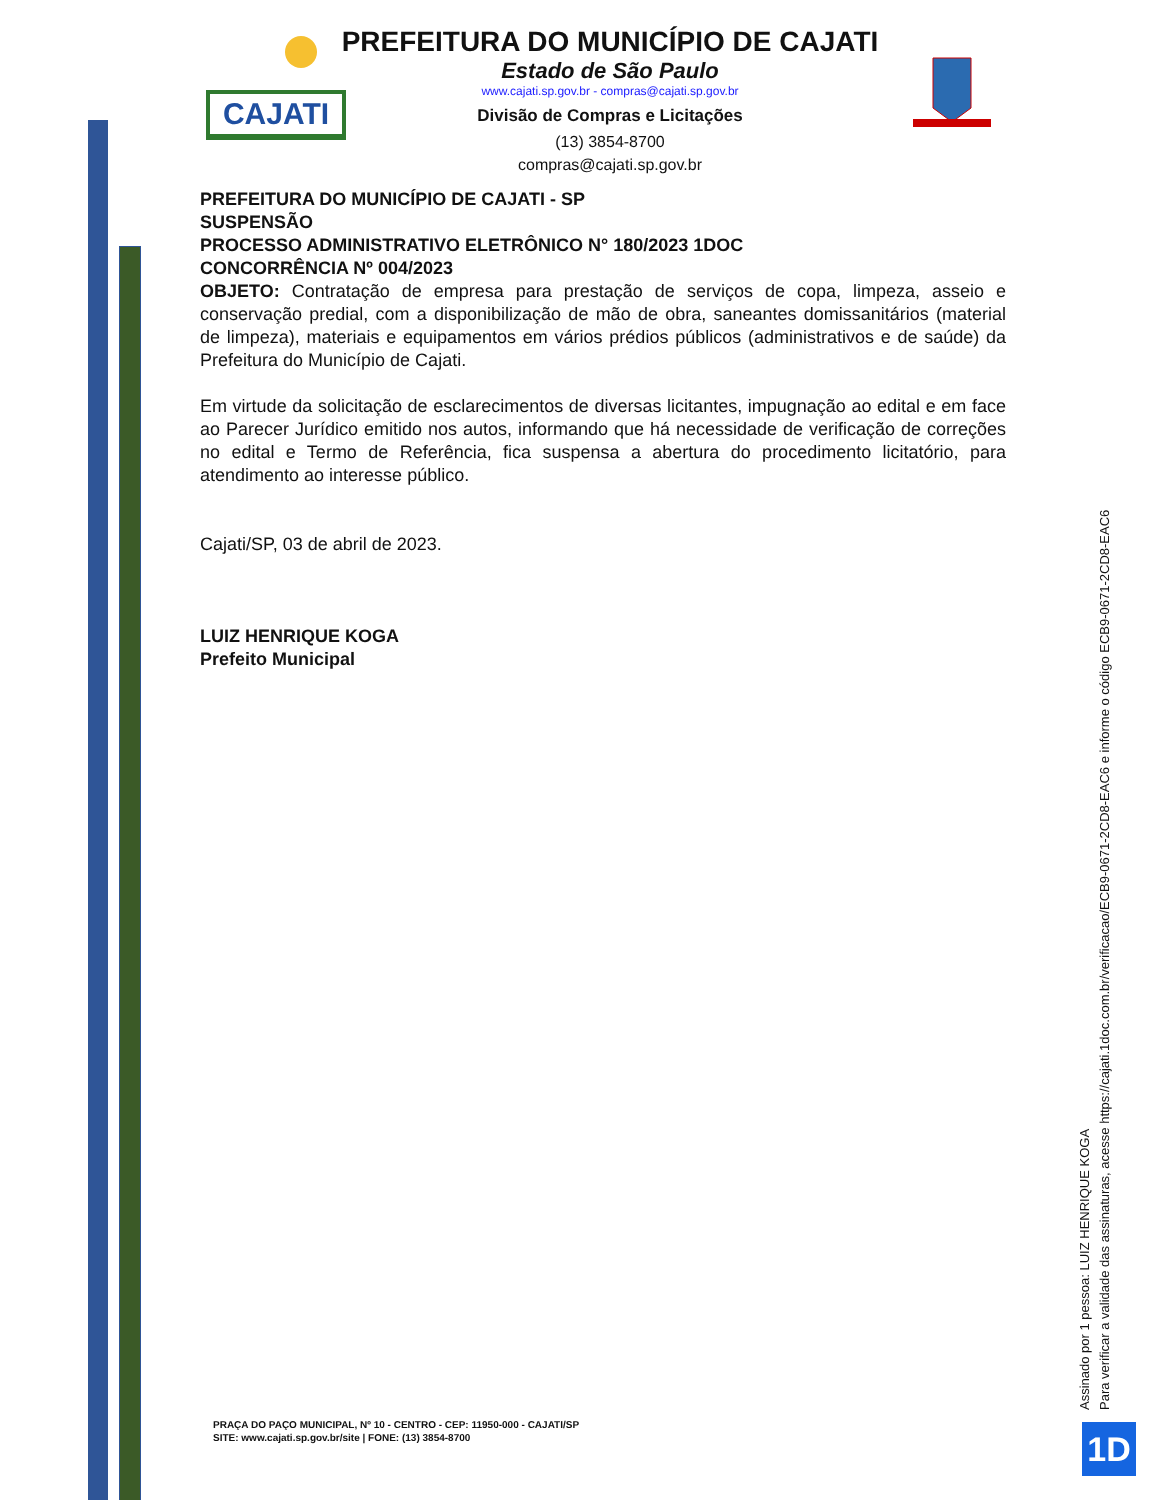CAJATI
PREFEITURA DO MUNICÍPIO DE CAJATI
Estado de São Paulo
www.cajati.sp.gov.br - compras@cajati.sp.gov.br
Divisão de Compras e Licitações
(13) 3854-8700
compras@cajati.sp.gov.br
PREFEITURA DO MUNICÍPIO DE CAJATI - SP
SUSPENSÃO
PROCESSO ADMINISTRATIVO ELETRÔNICO N° 180/2023 1DOC
CONCORRÊNCIA Nº 004/2023
OBJETO: Contratação de empresa para prestação de serviços de copa, limpeza, asseio e conservação predial, com a disponibilização de mão de obra, saneantes domissanitários (material de limpeza), materiais e equipamentos em vários prédios públicos (administrativos e de saúde) da Prefeitura do Município de Cajati.
Em virtude da solicitação de esclarecimentos de diversas licitantes, impugnação ao edital e em face ao Parecer Jurídico emitido nos autos, informando que há necessidade de verificação de correções no edital e Termo de Referência, fica suspensa a abertura do procedimento licitatório, para atendimento ao interesse público.
Cajati/SP, 03 de abril de 2023.
LUIZ HENRIQUE KOGA
Prefeito Municipal
PRAÇA DO PAÇO MUNICIPAL, Nº 10 - CENTRO - CEP: 11950-000 - CAJATI/SP
SITE: www.cajati.sp.gov.br/site | FONE: (13) 3854-8700
Assinado por 1 pessoa: LUIZ HENRIQUE KOGA
Para verificar a validade das assinaturas, acesse https://cajati.1doc.com.br/verificacao/ECB9-0671-2CD8-EAC6 e informe o código ECB9-0671-2CD8-EAC6
1D